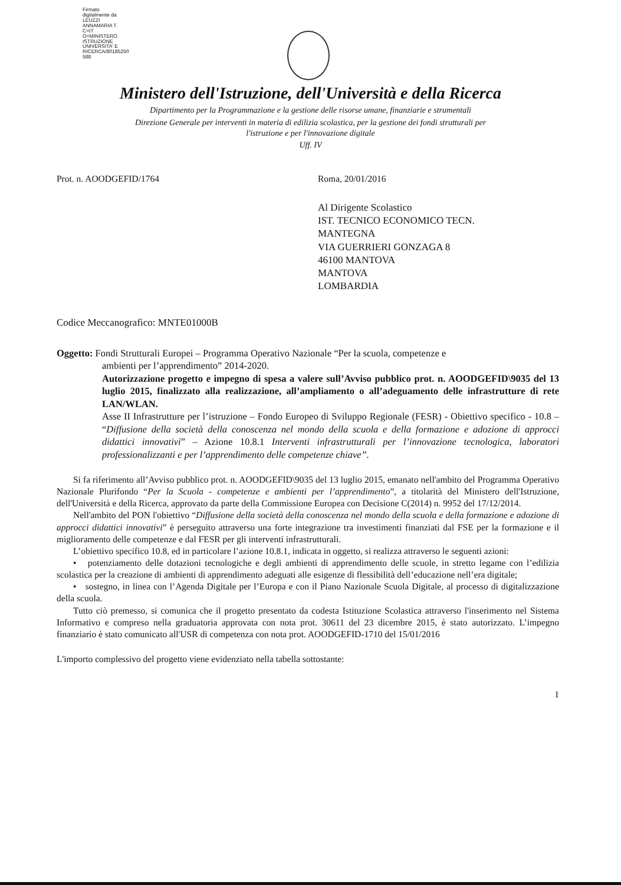Firmato
digitalmente da
LEUZZI
ANNAMARIA T.
C=IT
O=MINISTERO
ISTRUZIONE
UNIVERSITA' E
RICERCA/80185250
588
Ministero dell'Istruzione, dell'Università e della Ricerca
Dipartimento per la Programmazione e la gestione delle risorse umane, finanziarie e strumentali
Direzione Generale per interventi in materia di edilizia scolastica, per la gestione dei fondi strutturali per
l'istruzione e per l'innovazione digitale
Uff. IV
Prot. n. AOODGEFID/1764 Roma, 20/01/2016
Al Dirigente Scolastico
IST. TECNICO ECONOMICO TECN.
MANTEGNA
VIA GUERRIERI GONZAGA 8
46100 MANTOVA
MANTOVA
LOMBARDIA
Codice Meccanografico: MNTE01000B
Oggetto: Fondi Strutturali Europei – Programma Operativo Nazionale “Per la scuola, competenze e
ambienti per l’apprendimento” 2014-2020.
Autorizzazione progetto e impegno di spesa a valere sull’Avviso pubblico prot. n. AOODGEFID\9035 del 13 luglio 2015, finalizzato alla realizzazione, all’ampliamento o all’adeguamento delle infrastrutture di rete LAN/WLAN.
Asse II Infrastrutture per l’istruzione – Fondo Europeo di Sviluppo Regionale (FESR) - Obiettivo specifico - 10.8 – “Diffusione della società della conoscenza nel mondo della scuola e della formazione e adozione di approcci didattici innovativi” – Azione 10.8.1 Interventi infrastrutturali per l’innovazione tecnologica, laboratori professionalizzanti e per l’apprendimento delle competenze chiave”.
Si fa riferimento all’Avviso pubblico prot. n. AOODGEFID\9035 del 13 luglio 2015, emanato nell'ambito del Programma Operativo Nazionale Plurifondo “Per la Scuola - competenze e ambienti per l’apprendimento”, a titolarità del Ministero dell'Istruzione, dell'Università e della Ricerca, approvato da parte della Commissione Europea con Decisione C(2014) n. 9952 del 17/12/2014.
Nell'ambito del PON l'obiettivo “Diffusione della società della conoscenza nel mondo della scuola e della formazione e adozione di approcci didattici innovativi” è perseguito attraverso una forte integrazione tra investimenti finanziati dal FSE per la formazione e il miglioramento delle competenze e dal FESR per gli interventi infrastrutturali.
L’obiettivo specifico 10.8, ed in particolare l’azione 10.8.1, indicata in oggetto, si realizza attraverso le seguenti azioni:
• potenziamento delle dotazioni tecnologiche e degli ambienti di apprendimento delle scuole, in stretto legame con l’edilizia scolastica per la creazione di ambienti di apprendimento adeguati alle esigenze di flessibilità dell’educazione nell’era digitale;
• sostegno, in linea con l’Agenda Digitale per l’Europa e con il Piano Nazionale Scuola Digitale, al processo di digitalizzazione della scuola.
Tutto ciò premesso, si comunica che il progetto presentato da codesta Istituzione Scolastica attraverso l'inserimento nel Sistema Informativo e compreso nella graduatoria approvata con nota prot. 30611 del 23 dicembre 2015, è stato autorizzato. L’impegno finanziario è stato comunicato all'USR di competenza con nota prot. AOODGEFID-1710 del 15/01/2016
L'importo complessivo del progetto viene evidenziato nella tabella sottostante:
1